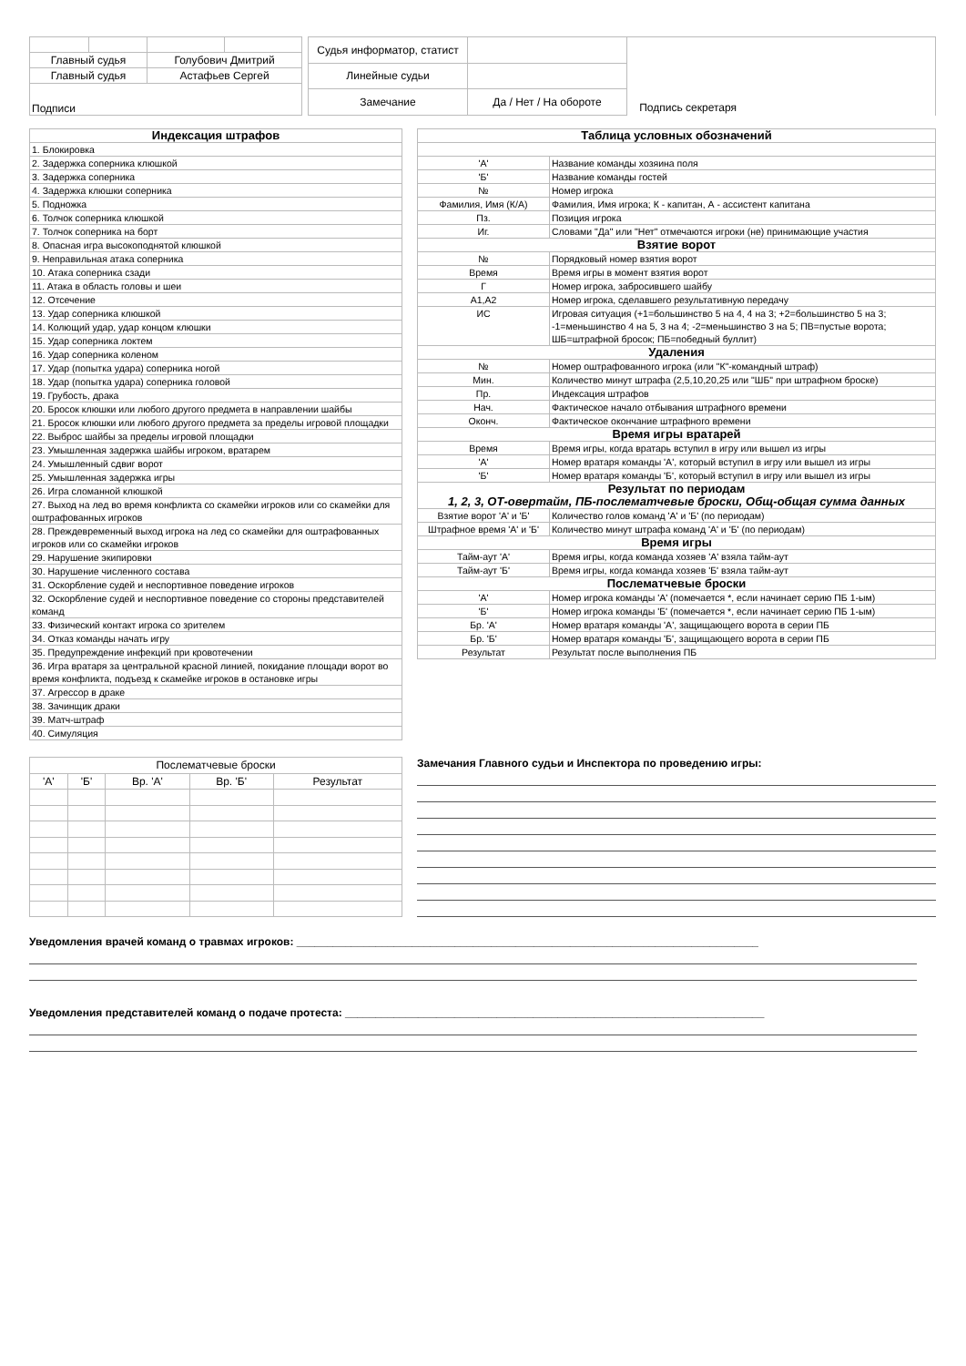| Главный судья | | Голубович Дмитрий | |
| Главный судья | | Астафьев Сергей | |
| Подписи | | | |
| Судья информатор, статист | | |
| Линейные судьи | | |
| Замечание | Да / Нет / На обороте | |
Подпись секретаря
| Индексация штрафов |
| --- |
| 1. Блокировка |
| 2. Задержка соперника клюшкой |
| 3. Задержка соперника |
| 4. Задержка клюшки соперника |
| 5. Подножка |
| 6. Толчок соперника клюшкой |
| 7. Толчок соперника на борт |
| 8. Опасная игра высокоподнятой клюшкой |
| 9. Неправильная атака соперника |
| 10. Атака соперника сзади |
| 11. Атака в область головы и шеи |
| 12. Отсечение |
| 13. Удар соперника клюшкой |
| 14. Колющий удар, удар концом клюшки |
| 15. Удар соперника локтем |
| 16. Удар соперника коленом |
| 17. Удар (попытка удара) соперника ногой |
| 18. Удар (попытка удара) соперника головой |
| 19. Грубость, драка |
| 20. Бросок клюшки или любого другого предмета в направлении шайбы |
| 21. Бросок клюшки или любого другого предмета за пределы игровой площадки |
| 22. Выброс шайбы за пределы игровой площадки |
| 23. Умышленная задержка шайбы игроком, вратарем |
| 24. Умышленный сдвиг ворот |
| 25. Умышленная задержка игры |
| 26. Игра сломанной клюшкой |
| 27. Выход на лед во время конфликта со скамейки игроков или со скамейки для оштрафованных игроков |
| 28. Преждевременный выход игрока на лед со скамейки для оштрафованных игроков или со скамейки игроков |
| 29. Нарушение экипировки |
| 30. Нарушение численного состава |
| 31. Оскорбление судей и неспортивное поведение игроков |
| 32. Оскорбление судей и неспортивное поведение со стороны представителей команд |
| 33. Физический контакт игрока со зрителем |
| 34. Отказ команды начать игру |
| 35. Предупреждение инфекций при кровотечении |
| 36. Игра вратаря за центральной красной линией, покидание площади ворот во время конфликта, подъезд к скамейке игроков в остановке игры |
| 37. Агрессор в драке |
| 38. Зачинщик драки |
| 39. Матч-штраф |
| 40. Симуляция |
| Таблица условных обозначений | |
| --- | --- |
| 'А' | Название команды хозяина поля |
| 'Б' | Название команды гостей |
| № | Номер игрока |
| Фамилия, Имя (К/А) | Фамилия, Имя игрока; К - капитан, А - ассистент капитана |
| Пз. | Позиция игрока |
| Иг. | Словами "Да" или "Нет" отмечаются игроки (не) принимающие участия |
| Взятие ворот | |
| № | Порядковый номер взятия ворот |
| Время | Время игры в момент взятия ворот |
| Г | Номер игрока, забросившего шайбу |
| А1,А2 | Номер игрока, сделавшего результативную передачу |
| ИС | Игровая ситуация (+1=большинство 5 на 4, 4 на 3; +2=большинство 5 на 3; -1=меньшинство 4 на 5, 3 на 4; -2=меньшинство 3 на 5; ПВ=пустые ворота; ШБ=штрафной бросок; ПБ=победный буллит) |
| Удаления | |
| № | Номер оштрафованного игрока (или "К"-командный штраф) |
| Мин. | Количество минут штрафа (2,5,10,20,25 или "ШБ" при штрафном броске) |
| Пр. | Индексация штрафов |
| Нач. | Фактическое начало отбывания штрафного времени |
| Оконч. | Фактическое окончание штрафного времени |
| Время игры вратарей | |
| Время | Время игры, когда вратарь вступил в игру или вышел из игры |
| 'А' | Номер вратаря команды 'А', который вступил в игру или вышел из игры |
| 'Б' | Номер вратаря команды 'Б', который вступил в игру или вышел из игры |
| Результат по периодам 1, 2, 3, ОТ-овертайм, ПБ-послематчевые броски, Общ-общая сумма данных | |
| Взятие ворот 'А' и 'Б' | Количество голов команд 'А' и 'Б' (по периодам) |
| Штрафное время 'А' и 'Б' | Количество минут штрафа команд 'А' и 'Б' (по периодам) |
| Время игры | |
| Тайм-аут 'А' | Время игры, когда команда хозяев 'А' взяла тайм-аут |
| Тайм-аут 'Б' | Время игры, когда команда хозяев 'Б' взяла тайм-аут |
| Послематчевые броски | |
| 'А' | Номер игрока команды 'А' (помечается *, если начинает серию ПБ 1-ым) |
| 'Б' | Номер игрока команды 'Б' (помечается *, если начинает серию ПБ 1-ым) |
| Бр. 'А' | Номер вратаря команды 'А', защищающего ворота в серии ПБ |
| Бр. 'Б' | Номер вратаря команды 'Б', защищающего ворота в серии ПБ |
| Результат | Результат после выполнения ПБ |
| Послематчевые броски | | | | |
| 'А' | 'Б' | Вр. 'А' | Вр. 'Б' | Результат |
Замечания Главного судьи и Инспектора по проведению игры:
Уведомления врачей команд о травмах игроков: ____________________________________________________________________________
Уведомления представителей команд о подаче протеста: _____________________________________________________________________